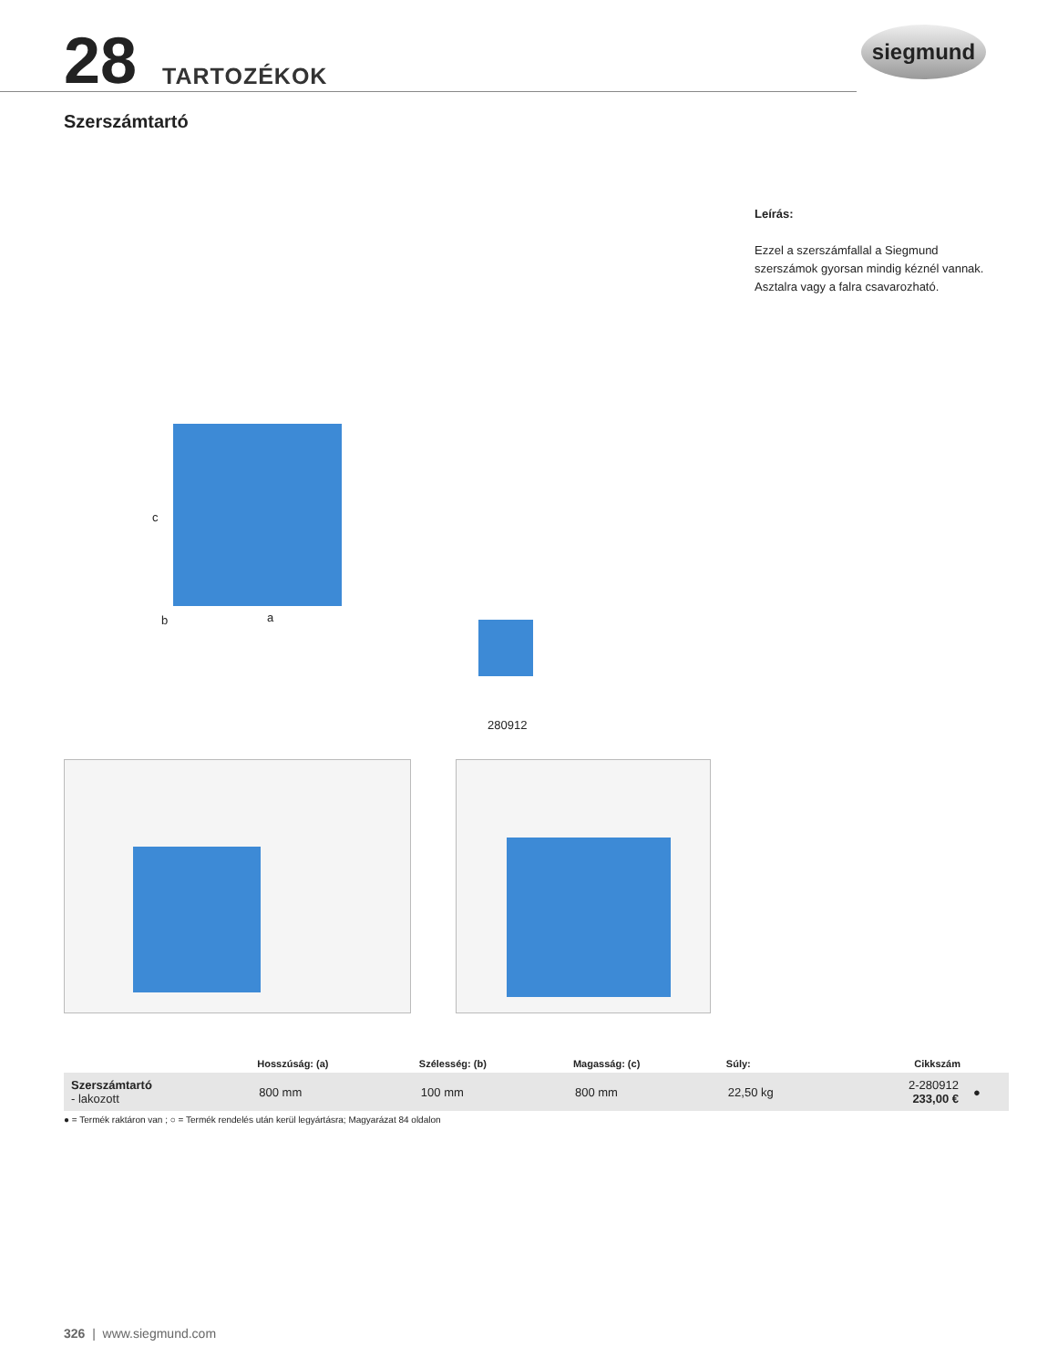28 TARTOZÉKOK siegmund
Szerszámtartó
Leírás:
Ezzel a szerszámfallal a Siegmund szerszámok gyorsan mindig kéznél vannak. Asztalra vagy a falra csavarozható.
c
b a
280912
| | Hosszúság: (a) | Szélesség: (b) | Magasság: (c) | Súly: | Cikkszám | |
| --- | --- | --- | --- | --- | --- | --- |
| Szerszámtartó - lakozott | 800 mm | 100 mm | 800 mm | 22,50 kg | 2-280912 233,00 € | ● |
● = Termék raktáron van ; ○ = Termék rendelés után kerül legyártásra; Magyarázat 84 oldalon
326 | www.siegmund.com